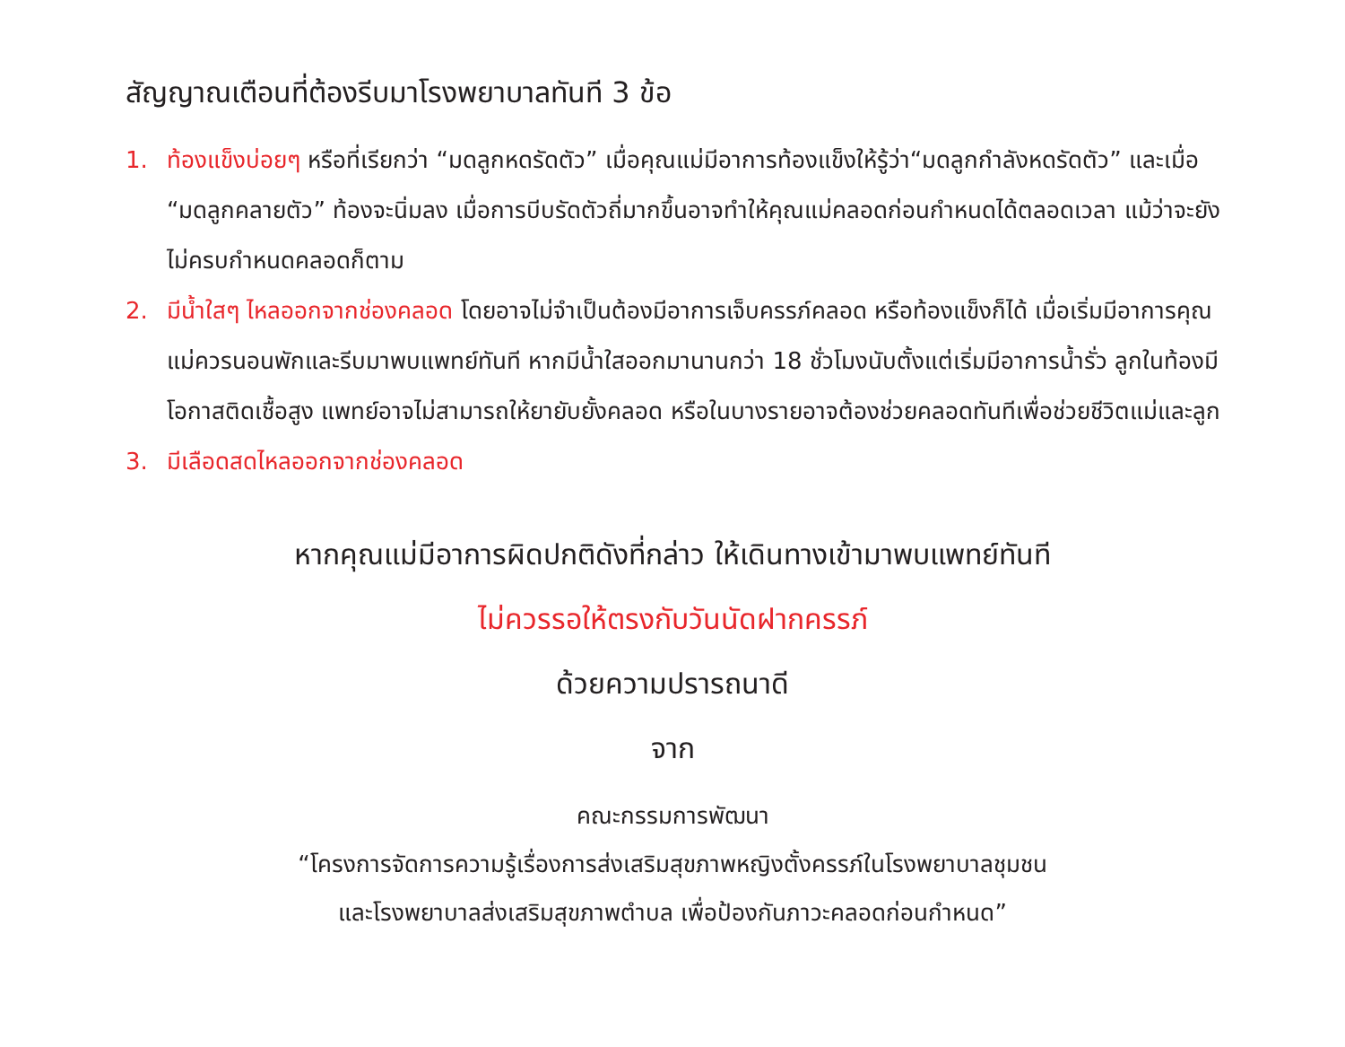สัญญาณเตือนที่ต้องรีบมาโรงพยาบาลทันที 3 ข้อ
1. ท้องแข็งบ่อยๆ หรือที่เรียกว่า “มดลูกหดรัดตัว” เมื่อคุณแม่มีอาการท้องแข็งให้รู้ว่า“มดลูกกำลังหดรัดตัว” และเมื่อ “มดลูกคลายตัว” ท้องจะนิ่มลง เมื่อการบีบรัดตัวถี่มากขึ้นอาจทำให้คุณแม่คลอดก่อนกำหนดได้ตลอดเวลา แม้ว่าจะยังไม่ครบกำหนดคลอดก็ตาม
2. มีน้ำใสๆ ไหลออกจากช่องคลอด โดยอาจไม่จำเป็นต้องมีอาการเจ็บครรภ์คลอด หรือท้องแข็งก็ได้ เมื่อเริ่มมีอาการคุณแม่ควรนอนพักและรีบมาพบแพทย์ทันที หากมีน้ำใสออกมานานกว่า 18 ชั่วโมงนับตั้งแต่เริ่มมีอาการน้ำรั่ว ลูกในท้องมีโอกาสติดเชื้อสูง แพทย์อาจไม่สามารถให้ยายับยั้งคลอด หรือในบางรายอาจต้องช่วยคลอดทันทีเพื่อช่วยชีวิตแม่และลูก
3. มีเลือดสดไหลออกจากช่องคลอด
หากคุณแม่มีอาการผิดปกติดังที่กล่าว ให้เดินทางเข้ามาพบแพทย์ทันที
ไม่ควรรอให้ตรงกับวันนัดฝากครรภ์
ด้วยความปรารถนาดี
จาก
คณะกรรมการพัฒนา
“โครงการจัดการความรู้เรื่องการส่งเสริมสุขภาพหญิงตั้งครรภ์ในโรงพยาบาลชุมชน
และโรงพยาบาลส่งเสริมสุขภาพตำบล เพื่อป้องกันภาวะคลอดก่อนกำหนด”